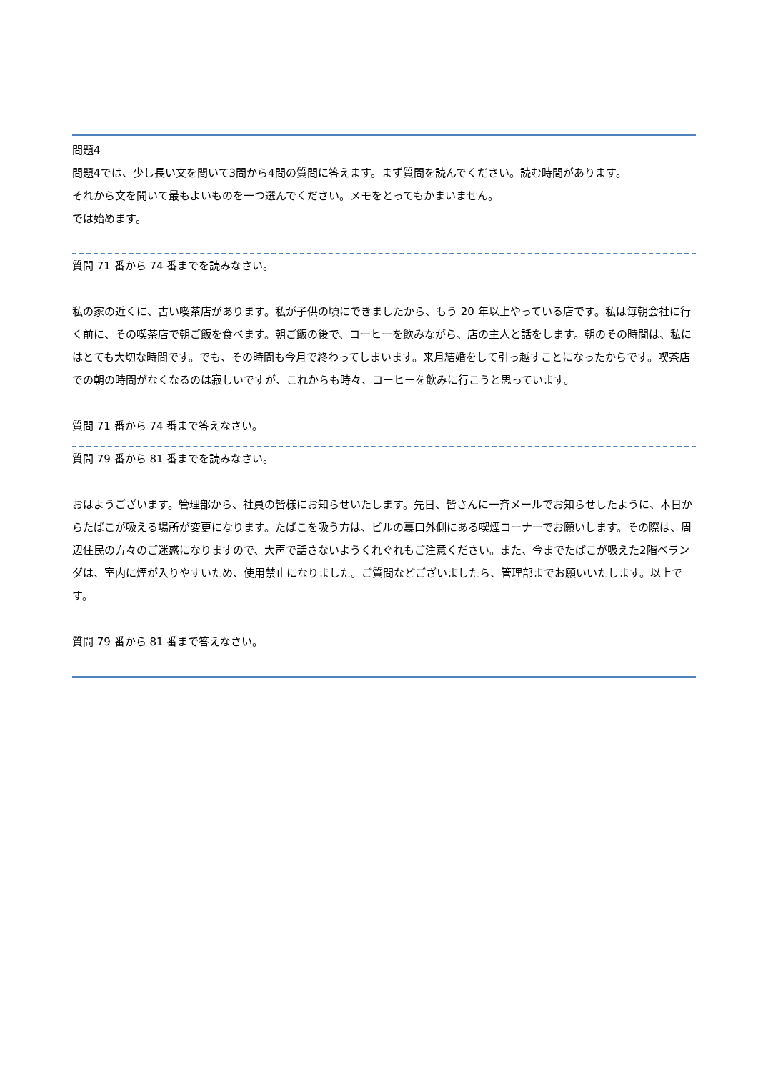問題4
問題4では、少し長い文を聞いて3問から4問の質問に答えます。まず質問を読んでください。読む時間があります。
それから文を聞いて最もよいものを一つ選んでください。メモをとってもかまいません。
では始めます。
質問 71 番から 74 番までを読みなさい。
私の家の近くに、古い喫茶店があります。私が子供の頃にできましたから、もう 20 年以上やっている店です。私は毎朝会社に行く前に、その喫茶店で朝ご飯を食べます。朝ご飯の後で、コーヒーを飲みながら、店の主人と話をします。朝のその時間は、私にはとても大切な時間です。でも、その時間も今月で終わってしまいます。来月結婚をして引っ越すことになったからです。喫茶店での朝の時間がなくなるのは寂しいですが、これからも時々、コーヒーを飲みに行こうと思っています。
質問 71 番から 74 番まで答えなさい。
質問 79 番から 81 番までを読みなさい。
おはようございます。管理部から、社員の皆様にお知らせいたします。先日、皆さんに一斉メールでお知らせしたように、本日からたばこが吸える場所が変更になります。たばこを吸う方は、ビルの裏口外側にある喫煙コーナーでお願いします。その際は、周辺住民の方々のご迷惑になりますので、大声で話さないようくれぐれもご注意ください。また、今までたばこが吸えた2階ベランダは、室内に煙が入りやすいため、使用禁止になりました。ご質問などございましたら、管理部までお願いいたします。以上です。
質問 79 番から 81 番まで答えなさい。